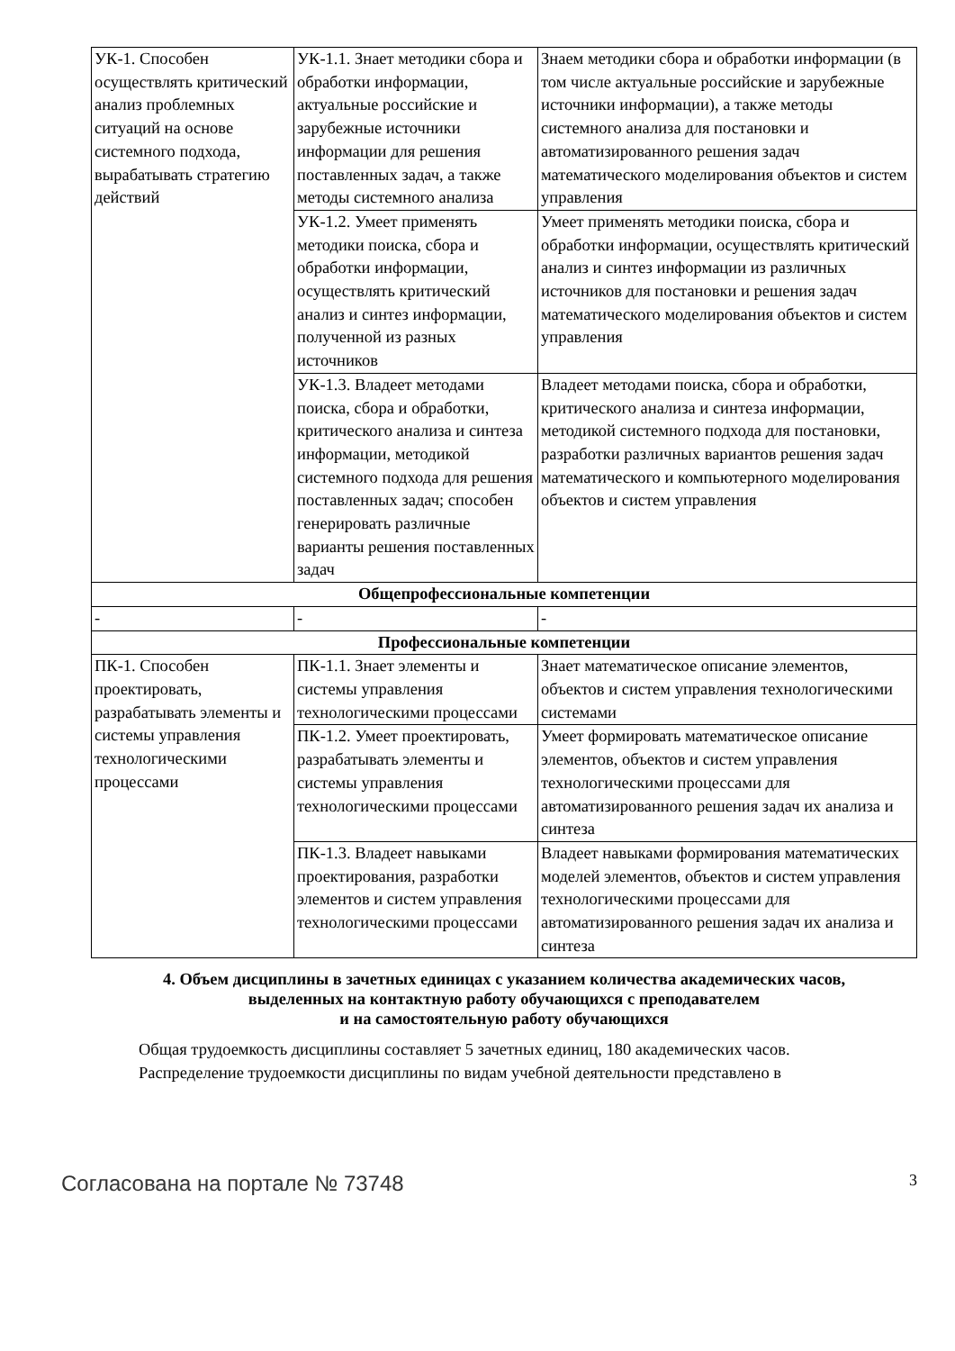| УК-1. Способен осуществлять критический анализ проблемных ситуаций на основе системного подхода, вырабатывать стратегию действий | УК-1.1. Знает методики сбора и обработки информации, актуальные российские и зарубежные источники информации для решения поставленных задач, а также методы системного анализа | Знаем методики сбора и обработки информации (в том числе актуальные российские и зарубежные источники информации), а также методы системного анализа для постановки и автоматизированного решения задач математического моделирования объектов и систем управления |
| | УК-1.2. Умеет применять методики поиска, сбора и обработки информации, осуществлять критический анализ и синтез информации, полученной из разных источников | Умеет применять методики поиска, сбора и обработки информации, осуществлять критический анализ и синтез информации из различных источников для постановки и решения задач математического моделирования объектов и систем управления |
| | УК-1.3. Владеет методами поиска, сбора и обработки, критического анализа и синтеза информации, методикой системного подхода для решения поставленных задач; способен генерировать различные варианты решения поставленных задач | Владеет методами поиска, сбора и обработки, критического анализа и синтеза информации, методикой системного подхода для постановки, разработки различных вариантов решения задач математического и компьютерного моделирования объектов и систем управления |
| Общепрофессиональные компетенции | | |
| - | - | - |
| Профессиональные компетенции | | |
| ПК-1. Способен проектировать, разрабатывать элементы и системы управления технологическими процессами | ПК-1.1. Знает элементы и системы управления технологическими процессами | Знает математическое описание элементов, объектов и систем управления технологическими системами |
| | ПК-1.2. Умеет проектировать, разрабатывать элементы и системы управления технологическими процессами | Умеет формировать математическое описание элементов, объектов и систем управления технологическими процессами для автоматизированного решения задач их анализа и синтеза |
| | ПК-1.3. Владеет навыками проектирования, разработки элементов и систем управления технологическими процессами | Владеет навыками формирования математических моделей элементов, объектов и систем управления технологическими процессами для автоматизированного решения задач их анализа и синтеза |
4. Объем дисциплины в зачетных единицах с указанием количества академических часов,
выделенных на контактную работу обучающихся с преподавателем
и на самостоятельную работу обучающихся
Общая трудоемкость дисциплины составляет 5 зачетных единиц, 180 академических часов.
Распределение трудоемкости дисциплины по видам учебной деятельности представлено в
Согласована на портале № 73748 3